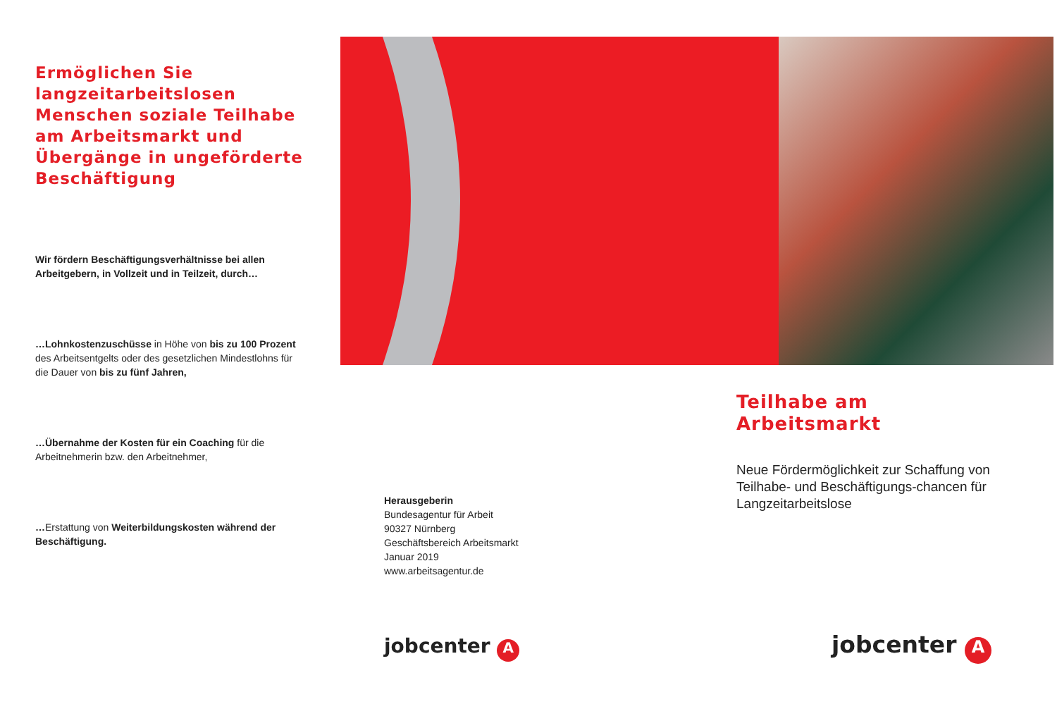Ermöglichen Sie langzeitarbeitslosen Menschen soziale Teilhabe am Arbeitsmarkt und Übergänge in ungeförderte Beschäftigung
Wir fördern Beschäftigungsverhältnisse bei allen Arbeitgebern, in Vollzeit und in Teilzeit, durch…
…Lohnkostenzuschüsse in Höhe von bis zu 100 Prozent des Arbeitsentgelts oder des gesetzlichen Mindestlohns für die Dauer von bis zu fünf Jahren,
…Übernahme der Kosten für ein Coaching für die Arbeitnehmerin bzw. den Arbeitnehmer,
…Erstattung von Weiterbildungskosten während der Beschäftigung.
Herausgeberin
Bundesagentur für Arbeit
90327 Nürnberg
Geschäftsbereich Arbeitsmarkt
Januar 2019
www.arbeitsagentur.de
jobcenter A
Teilhabe am Arbeitsmarkt
Neue Fördermöglichkeit zur Schaffung von Teilhabe- und Beschäftigungs-chancen für Langzeitarbeitslose
jobcenter A